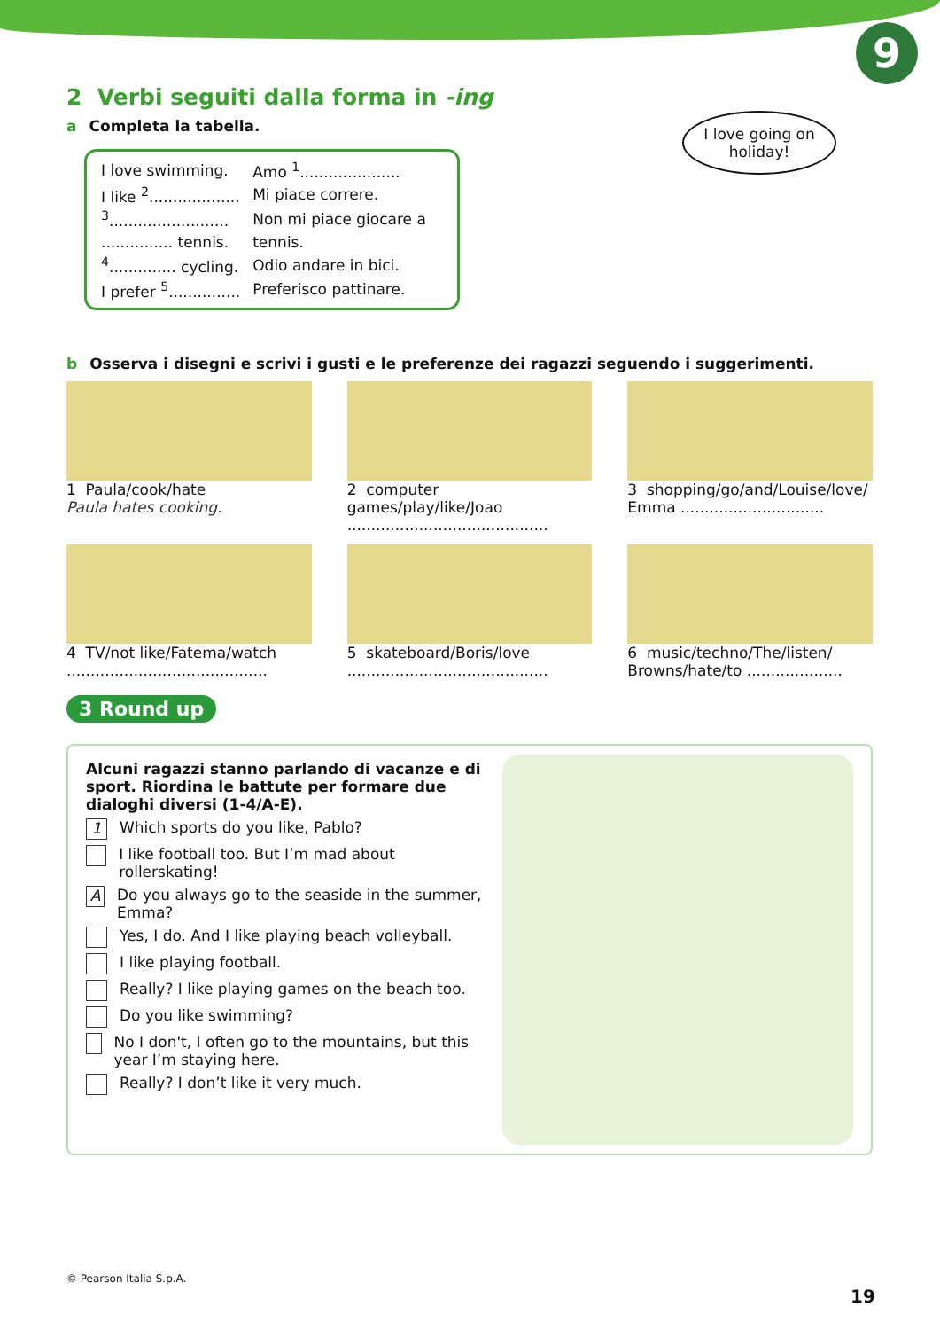9
I love going on holiday!
2 Verbi seguiti dalla forma in -ing
a Completa la tabella.
| I love swimming. | Amo <sup>1</sup>..................... |
| I like <sup>2</sup>................... | Mi piace correre. |
| <sup>3</sup>......................... | Non mi piace giocare a |
| ............... tennis. | tennis. |
| <sup>4</sup>.............. cycling. | Odio andare in bici. |
| I prefer <sup>5</sup>............... | Preferisco pattinare. |
b Osserva i disegni e scrivi i gusti e le preferenze dei ragazzi seguendo i suggerimenti.
1 Paula/cook/hate
Paula hates cooking.
2 computer games/play/like/Joao
..........................................
3 shopping/go/and/Louise/love/ Emma ..............................
4 TV/not like/Fatema/watch
..........................................
5 skateboard/Boris/love
..........................................
6 music/techno/The/listen/ Browns/hate/to ....................
3 Round up
Alcuni ragazzi stanno parlando di vacanze e di sport. Riordina le battute per formare due dialoghi diversi (1-4/A-E).
1 Which sports do you like, Pablo?
I like football too. But I’m mad about rollerskating!
A Do you always go to the seaside in the summer, Emma?
Yes, I do. And I like playing beach volleyball.
I like playing football.
Really? I like playing games on the beach too.
Do you like swimming?
No I don't, I often go to the mountains, but this year I’m staying here.
Really? I don’t like it very much.
© Pearson Italia S.p.A.
19